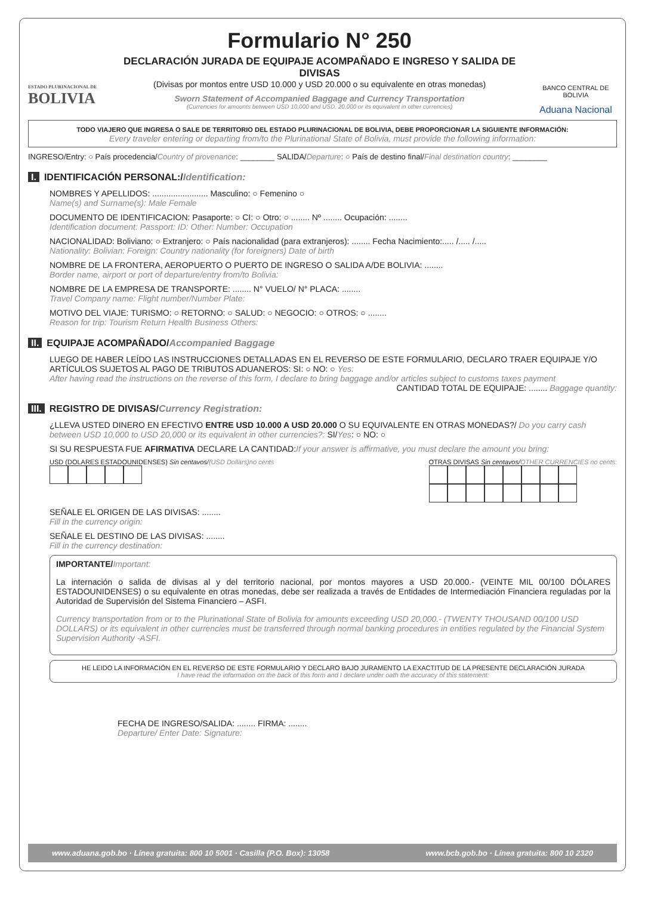ESTADO PLURINACIONAL DE
BOLIVIA
Formulario N° 250
DECLARACIÓN JURADA DE EQUIPAJE ACOMPAÑADO E INGRESO Y SALIDA DE DIVISAS
(Divisas por montos entre USD 10.000 y USD 20.000 o su equivalente en otras monedas)
Sworn Statement of Accompanied Baggage and Currency Transportation
(Currencies for amounts between USD 10,000 and USD. 20,000 or its equivalent in other currencies)
BANCO CENTRAL DE BOLIVIA
Aduana Nacional
TODO VIAJERO QUE INGRESA O SALE DE TERRITORIO DEL ESTADO PLURINACIONAL DE BOLIVIA, DEBE PROPORCIONAR LA SIGUIENTE INFORMACIÓN:
Every traveler entering or departing from/to the Plurinational State of Bolivia, must provide the following information:
INGRESO/Entry: ○ País procedencia/Country of provenance: ________ SALIDA/Departure: ○ País de destino final/Final destination country: ________
I. IDENTIFICACIÓN PERSONAL:/Identification:
NOMBRES Y APELLIDOS: ........................ Masculino: ○ Femenino ○
Name(s) and Surname(s): Male Female
DOCUMENTO DE IDENTIFICACION: Pasaporte: ○ CI: ○ Otro: ○ ........ Nº ........ Ocupación: ........
Identification document: Passport: ID: Other: Number: Occupation
NACIONALIDAD: Boliviano: ○ Extranjero: ○ País nacionalidad (para extranjeros): ........ Fecha Nacimiento:..... /..... /.....
Nationality: Bolivian: Foreign: Country nationality (for foreigners) Date of birth
NOMBRE DE LA FRONTERA, AEROPUERTO O PUERTO DE INGRESO O SALIDA A/DE BOLIVIA: ........
Border name, airport or port of departure/entry from/to Bolivia:
NOMBRE DE LA EMPRESA DE TRANSPORTE: ........ N° VUELO/ N° PLACA: ........
Travel Company name: Flight number/Number Plate:
MOTIVO DEL VIAJE: TURISMO: ○ RETORNO: ○ SALUD: ○ NEGOCIO: ○ OTROS: ○ ........
Reason for trip: Tourism Return Health Business Others:
II. EQUIPAJE ACOMPAÑADO/Accompanied Baggage
LUEGO DE HABER LEÍDO LAS INSTRUCCIONES DETALLADAS EN EL REVERSO DE ESTE FORMULARIO, DECLARO TRAER EQUIPAJE Y/O ARTÍCULOS SUJETOS AL PAGO DE TRIBUTOS ADUANEROS: SI: ○ NO: ○ Yes:
After having read the instructions on the reverse of this form, I declare to bring baggage and/or articles subject to customs taxes payment
CANTIDAD TOTAL DE EQUIPAJE: ........ Baggage quantity:
III. REGISTRO DE DIVISAS/Currency Registration:
¿LLEVA USTED DINERO EN EFECTIVO ENTRE USD 10.000 A USD 20.000 O SU EQUIVALENTE EN OTRAS MONEDAS?/ Do you carry cash between USD 10,000 to USD 20,000 or its equivalent in other currencies?: SI/Yes: ○ NO: ○
SI SU RESPUESTA FUE AFIRMATIVA DECLARE LA CANTIDAD:If your answer is affirmative, you must declare the amount you bring:
USD (DOLARES ESTADOUNIDENSES) Sin centavos/(USD Dollars)no cents
OTRAS DIVISAS Sin centavos/OTHER CURRENCIES no cents:
SEÑALE EL ORIGEN DE LAS DIVISAS: ........
Fill in the currency origin:
SEÑALE EL DESTINO DE LAS DIVISAS: ........
Fill in the currency destination:
IMPORTANTE/Important:
La internación o salida de divisas al y del territorio nacional, por montos mayores a USD 20.000.- (VEINTE MIL 00/100 DÓLARES ESTADOUNIDENSES) o su equivalente en otras monedas, debe ser realizada a través de Entidades de Intermediación Financiera reguladas por la Autoridad de Supervisión del Sistema Financiero – ASFI.
Currency transportation from or to the Plurinational State of Bolivia for amounts exceeding USD 20,000.- (TWENTY THOUSAND 00/100 USD DOLLARS) or its equivalent in other currencies must be transferred through normal banking procedures in entities regulated by the Financial System Supervision Authority -ASFI.
HE LEIDO LA INFORMACIÓN EN EL REVERSO DE ESTE FORMULARIO Y DECLARO BAJO JURAMENTO LA EXACTITUD DE LA PRESENTE DECLARACIÓN JURADA
I have read the information on the back of this form and I declare under oath the accuracy of this statement:
FECHA DE INGRESO/SALIDA: ........ FIRMA: ........
Departure/ Enter Date: Signature:
www.aduana.gob.bo · Línea gratuita: 800 10 5001 · Casilla (P.O. Box): 13058 www.bcb.gob.bo · Línea gratuita: 800 10 2320